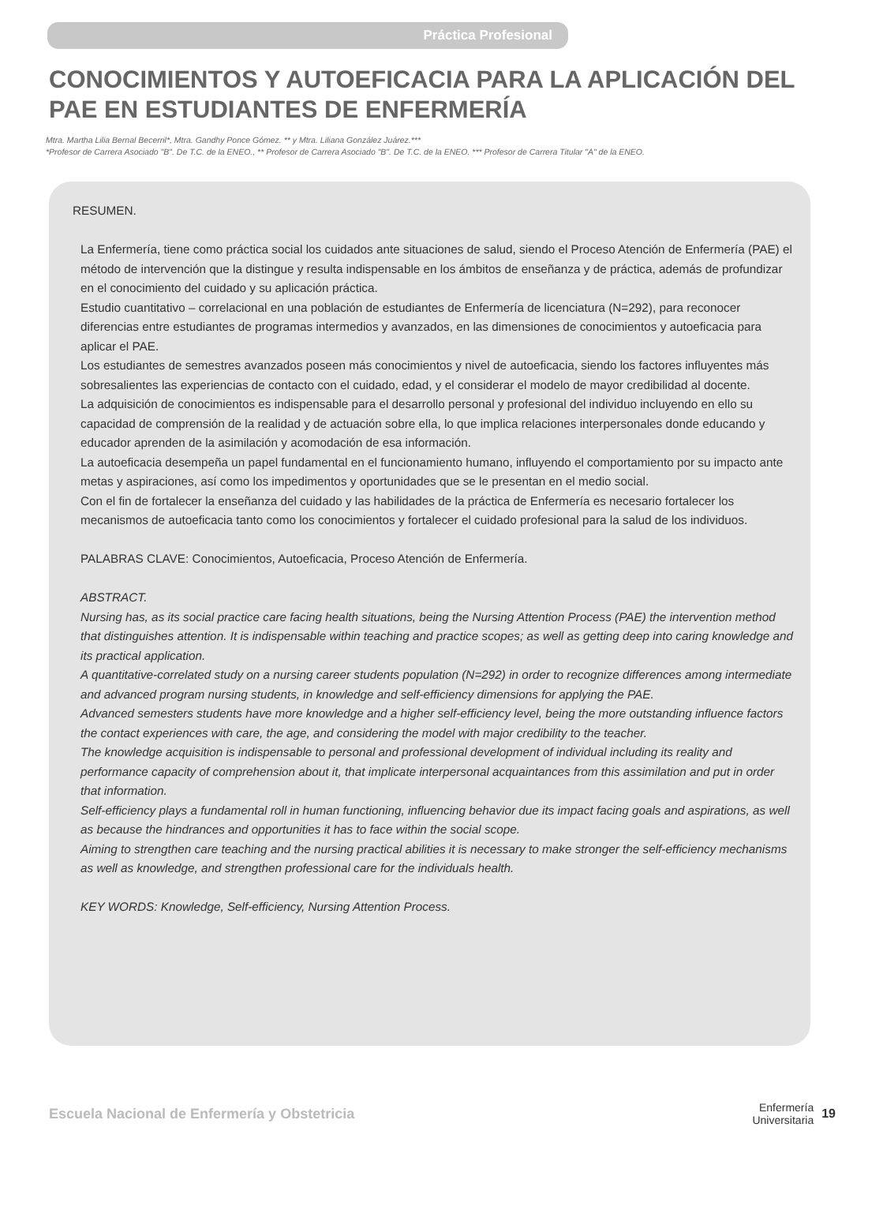Práctica Profesional
CONOCIMIENTOS Y AUTOEFICACIA PARA LA APLICACIÓN DEL PAE EN ESTUDIANTES DE ENFERMERÍA
Mtra. Martha Lilia Bernal Becerril*, Mtra. Gandhy Ponce Gómez. ** y Mtra. Liliana González Juárez.***
*Profesor de Carrera Asociado "B". De T.C. de la ENEO., ** Profesor de Carrera Asociado "B". De T.C. de la ENEO. *** Profesor de Carrera Titular "A" de la ENEO.
RESUMEN.
La Enfermería, tiene como práctica social los cuidados ante situaciones de salud, siendo el Proceso Atención de Enfermería (PAE) el método de intervención que la distingue y resulta indispensable en los ámbitos de enseñanza y de práctica, además de profundizar en el conocimiento del cuidado y su aplicación práctica.
Estudio cuantitativo – correlacional en una población de estudiantes de Enfermería de licenciatura (N=292), para reconocer diferencias entre estudiantes de programas intermedios y avanzados, en las dimensiones de conocimientos y autoeficacia para aplicar el PAE.
Los estudiantes de semestres avanzados poseen más conocimientos y nivel de autoeficacia, siendo los factores influyentes más sobresalientes las experiencias de contacto con el cuidado, edad, y el considerar el modelo de mayor credibilidad al docente.
La adquisición de conocimientos es indispensable para el desarrollo personal y profesional del individuo incluyendo en ello su capacidad de comprensión de la realidad y de actuación sobre ella, lo que implica relaciones interpersonales donde educando y educador aprenden de la asimilación y acomodación de esa información.
La autoeficacia desempeña un papel fundamental en el funcionamiento humano, influyendo el comportamiento por su impacto ante metas y aspiraciones, así como los impedimentos y oportunidades que se le presentan en el medio social.
Con el fin de fortalecer la enseñanza del cuidado y las habilidades de la práctica de Enfermería es necesario fortalecer los mecanismos de autoeficacia tanto como los conocimientos y fortalecer el cuidado profesional para la salud de los individuos.
PALABRAS CLAVE: Conocimientos, Autoeficacia, Proceso Atención de Enfermería.
ABSTRACT.
Nursing has, as its social practice care facing health situations, being the Nursing Attention Process (PAE) the intervention method that distinguishes attention. It is indispensable within teaching and practice scopes; as well as getting deep into caring knowledge and its practical application.
A quantitative-correlated study on a nursing career students population (N=292) in order to recognize differences among intermediate and advanced program nursing students, in knowledge and self-efficiency dimensions for applying the PAE.
Advanced semesters students have more knowledge and a higher self-efficiency level, being the more outstanding influence factors the contact experiences with care, the age, and considering the model with major credibility to the teacher.
The knowledge acquisition is indispensable to personal and professional development of individual including its reality and performance capacity of comprehension about it, that implicate interpersonal acquaintances from this assimilation and put in order that information.
Self-efficiency plays a fundamental roll in human functioning, influencing behavior due its impact facing goals and aspirations, as well as because the hindrances and opportunities it has to face within the social scope.
Aiming to strengthen care teaching and the nursing practical abilities it is necessary to make stronger the self-efficiency mechanisms as well as knowledge, and strengthen professional care for the individuals health.
KEY WORDS: Knowledge, Self-efficiency, Nursing Attention Process.
Escuela Nacional de Enfermería y Obstetricia
Enfermería
Universitaria
19